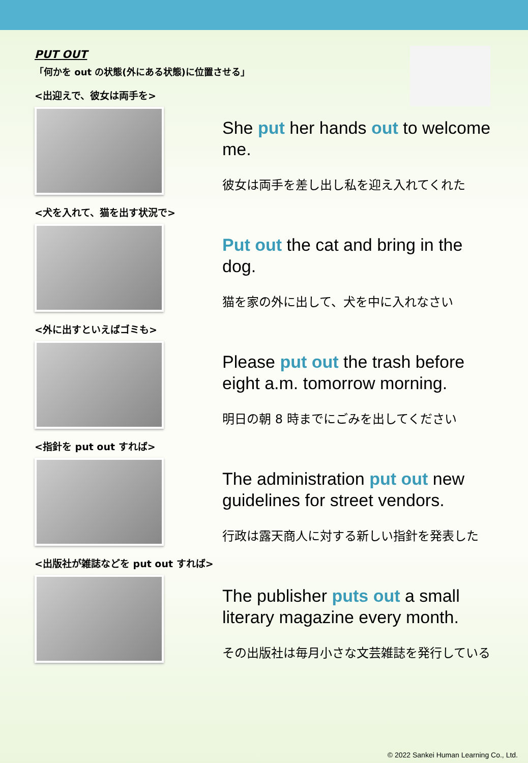PUT OUT
「何かを out の状態(外にある状態)に位置させる」
<出迎えで、彼女は両手を>
She put her hands out to welcome me.
彼女は両手を差し出し私を迎え入れてくれた
<犬を入れて、猫を出す状況で>
Put out the cat and bring in the dog.
猫を家の外に出して、犬を中に入れなさい
<外に出すといえばゴミも>
Please put out the trash before eight a.m. tomorrow morning.
明日の朝 8 時までにごみを出してください
<指針を put out すれば>
The administration put out new guidelines for street vendors.
行政は露天商人に対する新しい指針を発表した
<出版社が雑誌などを put out すれば>
The publisher puts out a small literary magazine every month.
その出版社は毎月小さな文芸雑誌を発行している
© 2022 Sankei Human Learning Co., Ltd.